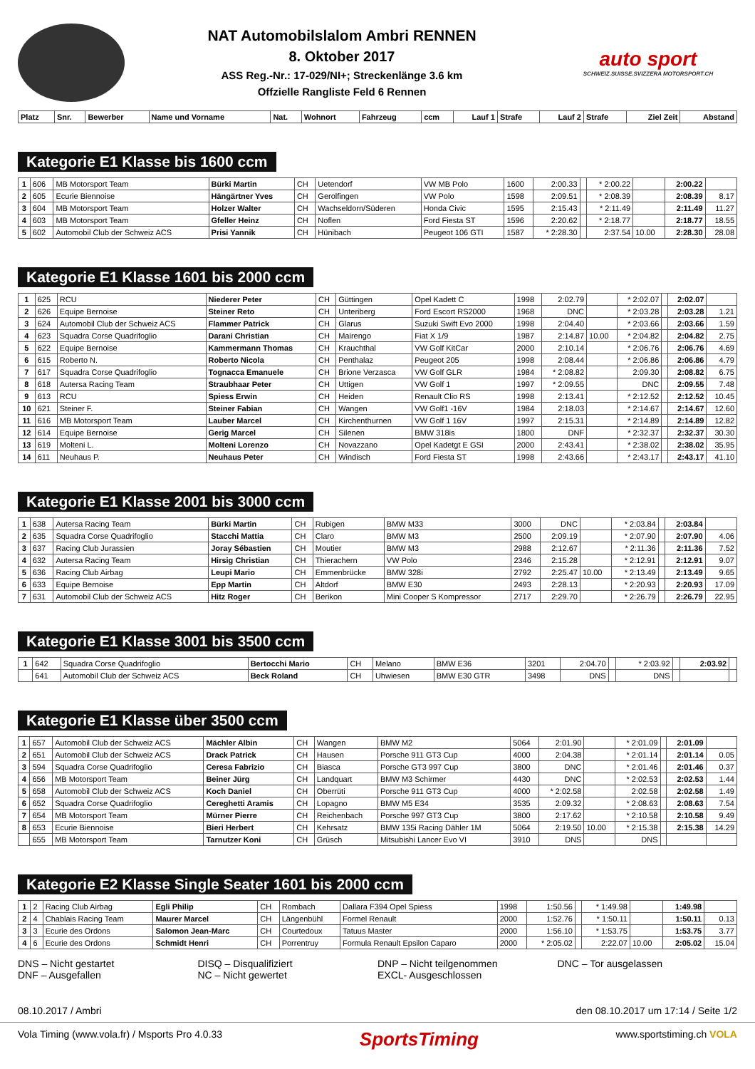NAT Automobilslalom Ambri RENNEN
8. Oktober 2017
ASS Reg.-Nr.: 17-029/NI+; Streckenlänge 3.6 km
Offzielle Rangliste Feld 6 Rennen
auto sport
SCHWEIZ.SUISSE.SVIZZERA MOTORSPORT.CH
| Platz | Snr. | Bewerber | Name und Vorname | Nat. | Wohnort | Fahrzeug | ccm | Lauf 1 | Strafe | Lauf 2 | Strafe | Ziel Zeit | Abstand |
| --- | --- | --- | --- | --- | --- | --- | --- | --- | --- | --- | --- | --- | --- |
Kategorie E1 Klasse bis 1600 ccm
| 1 | 606 | MB Motorsport Team | Bürki Martin | CH | Uetendorf | VW MB Polo | 1600 | 2:00.33 | | * 2:00.22 | | 2:00.22 | |
| 2 | 605 | Ecurie Biennoise | Hängärtner Yves | CH | Gerolfingen | VW Polo | 1598 | 2:09.51 | | * 2:08.39 | | 2:08.39 | 8.17 |
| 3 | 604 | MB Motorsport Team | Holzer Walter | CH | Wachseldorn/Süderen | Honda Civic | 1595 | 2:15.43 | | * 2:11.49 | | 2:11.49 | 11.27 |
| 4 | 603 | MB Motorsport Team | Gfeller Heinz | CH | Noflen | Ford Fiesta ST | 1596 | 2:20.62 | | * 2:18.77 | | 2:18.77 | 18.55 |
| 5 | 602 | Automobil Club der Schweiz ACS | Prisi Yannik | CH | Hünibach | Peugeot 106 GTI | 1587 | * 2:28.30 | | 2:37.54 | 10.00 | 2:28.30 | 28.08 |
Kategorie E1 Klasse 1601 bis 2000 ccm
| 1 | 625 | RCU | Niederer Peter | CH | Güttingen | Opel Kadett C | 1998 | 2:02.79 | | * 2:02.07 | | 2:02.07 | |
| 2 | 626 | Equipe Bernoise | Steiner Reto | CH | Unteriberg | Ford Escort RS2000 | 1968 | DNC | | * 2:03.28 | | 2:03.28 | 1.21 |
| 3 | 624 | Automobil Club der Schweiz ACS | Flammer Patrick | CH | Glarus | Suzuki Swift Evo 2000 | 1998 | 2:04.40 | | * 2:03.66 | | 2:03.66 | 1.59 |
| 4 | 623 | Squadra Corse Quadrifoglio | Darani Christian | CH | Mairengo | Fiat X 1/9 | 1987 | 2:14.87 | 10.00 | * 2:04.82 | | 2:04.82 | 2.75 |
| 5 | 622 | Equipe Bernoise | Kammermann Thomas | CH | Krauchthal | VW Golf KitCar | 2000 | 2:10.14 | | * 2:06.76 | | 2:06.76 | 4.69 |
| 6 | 615 | Roberto N. | Roberto Nicola | CH | Penthalaz | Peugeot 205 | 1998 | 2:08.44 | | * 2:06.86 | | 2:06.86 | 4.79 |
| 7 | 617 | Squadra Corse Quadrifoglio | Tognacca Emanuele | CH | Brione Verzasca | VW Golf GLR | 1984 | * 2:08.82 | | 2:09.30 | | 2:08.82 | 6.75 |
| 8 | 618 | Autersa Racing Team | Straubhaar Peter | CH | Uttigen | VW Golf 1 | 1997 | * 2:09.55 | | DNC | | 2:09.55 | 7.48 |
| 9 | 613 | RCU | Spiess Erwin | CH | Heiden | Renault Clio RS | 1998 | 2:13.41 | | * 2:12.52 | | 2:12.52 | 10.45 |
| 10 | 621 | Steiner F. | Steiner Fabian | CH | Wangen | VW Golf1 -16V | 1984 | 2:18.03 | | * 2:14.67 | | 2:14.67 | 12.60 |
| 11 | 616 | MB Motorsport Team | Lauber Marcel | CH | Kirchenthurnen | VW Golf 1 16V | 1997 | 2:15.31 | | * 2:14.89 | | 2:14.89 | 12.82 |
| 12 | 614 | Equipe Bernoise | Gerig Marcel | CH | Silenen | BMW 318is | 1800 | DNF | | * 2:32.37 | | 2:32.37 | 30.30 |
| 13 | 619 | Molteni L. | Molteni Lorenzo | CH | Novazzano | Opel Kadetgt E GSI | 2000 | 2:43.41 | | * 2:38.02 | | 2:38.02 | 35.95 |
| 14 | 611 | Neuhaus P. | Neuhaus Peter | CH | Windisch | Ford Fiesta ST | 1998 | 2:43.66 | | * 2:43.17 | | 2:43.17 | 41.10 |
Kategorie E1 Klasse 2001 bis 3000 ccm
| 1 | 638 | Autersa Racing Team | Bürki Martin | CH | Rubigen | BMW M33 | 3000 | DNC | | * 2:03.84 | | 2:03.84 | |
| 2 | 635 | Squadra Corse Quadrifoglio | Stacchi Mattia | CH | Claro | BMW M3 | 2500 | 2:09.19 | | * 2:07.90 | | 2:07.90 | 4.06 |
| 3 | 637 | Racing Club Jurassien | Joray Sébastien | CH | Moutier | BMW M3 | 2988 | 2:12.67 | | * 2:11.36 | | 2:11.36 | 7.52 |
| 4 | 632 | Autersa Racing Team | Hirsig Christian | CH | Thierachern | VW Polo | 2346 | 2:15.28 | | * 2:12.91 | | 2:12.91 | 9.07 |
| 5 | 636 | Racing Club Airbag | Leupi Mario | CH | Emmenbrücke | BMW 328i | 2792 | 2:25.47 | 10.00 | * 2:13.49 | | 2:13.49 | 9.65 |
| 6 | 633 | Equipe Bernoise | Epp Martin | CH | Altdorf | BMW E30 | 2493 | 2:28.13 | | * 2:20.93 | | 2:20.93 | 17.09 |
| 7 | 631 | Automobil Club der Schweiz ACS | Hitz Roger | CH | Berikon | Mini Cooper S Kompressor | 2717 | 2:29.70 | | * 2:26.79 | | 2:26.79 | 22.95 |
Kategorie E1 Klasse 3001 bis 3500 ccm
| 1 | 642 | Squadra Corse Quadrifoglio | Bertocchi Mario | CH | Melano | BMW E36 | 3201 | 2:04.70 | | * 2:03.92 | | 2:03.92 | |
| | 641 | Automobil Club der Schweiz ACS | Beck Roland | CH | Uhwiesen | BMW E30 GTR | 3498 | DNS | | DNS | | | |
Kategorie E1 Klasse über 3500 ccm
| 1 | 657 | Automobil Club der Schweiz ACS | Mächler Albin | CH | Wangen | BMW M2 | 5064 | 2:01.90 | | * 2:01.09 | | 2:01.09 | |
| 2 | 651 | Automobil Club der Schweiz ACS | Drack Patrick | CH | Hausen | Porsche 911 GT3 Cup | 4000 | 2:04.38 | | * 2:01.14 | | 2:01.14 | 0.05 |
| 3 | 594 | Squadra Corse Quadrifoglio | Ceresa Fabrizio | CH | Biasca | Porsche GT3 997 Cup | 3800 | DNC | | * 2:01.46 | | 2:01.46 | 0.37 |
| 4 | 656 | MB Motorsport Team | Beiner Jürg | CH | Landquart | BMW M3 Schirmer | 4430 | DNC | | * 2:02.53 | | 2:02.53 | 1.44 |
| 5 | 658 | Automobil Club der Schweiz ACS | Koch Daniel | CH | Oberrüti | Porsche 911 GT3 Cup | 4000 | * 2:02.58 | | 2:02.58 | | 2:02.58 | 1.49 |
| 6 | 652 | Squadra Corse Quadrifoglio | Cereghetti Aramis | CH | Lopagno | BMW M5 E34 | 3535 | 2:09.32 | | * 2:08.63 | | 2:08.63 | 7.54 |
| 7 | 654 | MB Motorsport Team | Mürner Pierre | CH | Reichenbach | Porsche 997 GT3 Cup | 3800 | 2:17.62 | | * 2:10.58 | | 2:10.58 | 9.49 |
| 8 | 653 | Ecurie Biennoise | Bieri Herbert | CH | Kehrsatz | BMW 135i Racing Dähler 1M | 5064 | 2:19.50 | 10.00 | * 2:15.38 | | 2:15.38 | 14.29 |
| | 655 | MB Motorsport Team | Tarnutzer Koni | CH | Grüsch | Mitsubishi Lancer Evo VI | 3910 | DNS | | DNS | | | |
Kategorie E2 Klasse Single Seater 1601 bis 2000 ccm
| 1 | 2 | Racing Club Airbag | Egli Philip | CH | Rombach | Dallara F394 Opel Spiess | 1998 | 1:50.56 | | * 1:49.98 | | 1:49.98 | |
| 2 | 4 | Chablais Racing Team | Maurer Marcel | CH | Längenbühl | Formel Renault | 2000 | 1:52.76 | | * 1:50.11 | | 1:50.11 | 0.13 |
| 3 | 3 | Ecurie des Ordons | Salomon Jean-Marc | CH | Courtedoux | Tatuus Master | 2000 | 1:56.10 | | * 1:53.75 | | 1:53.75 | 3.77 |
| 4 | 6 | Ecurie des Ordons | Schmidt Henri | CH | Porrentruy | Formula Renault Epsilon Caparo | 2000 | * 2:05.02 | | 2:22.07 | 10.00 | 2:05.02 | 15.04 |
DNS – Nicht gestartet
DNF – Ausgefallen
DISQ – Disqualifiziert
NC – Nicht gewertet
DNP – Nicht teilgenommen
EXCL- Ausgeschlossen
DNC – Tor ausgelassen
08.10.2017 / Ambri den 08.10.2017 um 17:14 / Seite 1/2
Vola Timing (www.vola.fr) / Msports Pro 4.0.33 SportsTiming www.sportstiming.ch VOLA